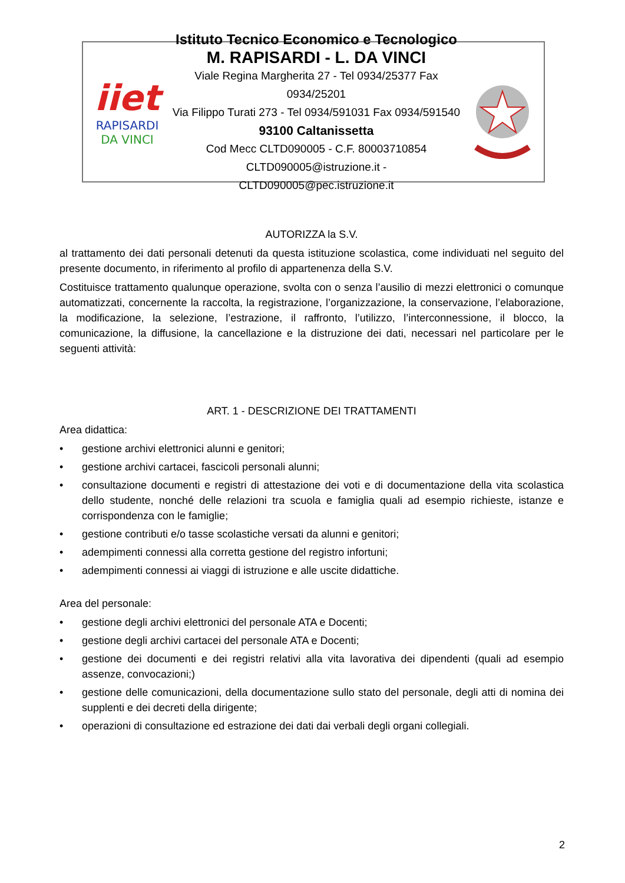iiet
RAPISARDI
DA VINCI
Istituto Tecnico Economico e Tecnologico
M. RAPISARDI - L. DA VINCI
Viale Regina Margherita 27 - Tel 0934/25377 Fax 0934/25201
Via Filippo Turati 273 - Tel 0934/591031 Fax 0934/591540
93100 Caltanissetta
Cod Mecc CLTD090005 - C.F. 80003710854
CLTD090005@istruzione.it - CLTD090005@pec.istruzione.it
AUTORIZZA la S.V.
al trattamento dei dati personali detenuti da questa istituzione scolastica, come individuati nel seguito del presente documento, in riferimento al profilo di appartenenza della S.V.
Costituisce trattamento qualunque operazione, svolta con o senza l’ausilio di mezzi elettronici o comunque automatizzati, concernente la raccolta, la registrazione, l’organizzazione, la conservazione, l’elaborazione, la modificazione, la selezione, l’estrazione, il raffronto, l’utilizzo, l’interconnessione, il blocco, la comunicazione, la diffusione, la cancellazione e la distruzione dei dati, necessari nel particolare per le seguenti attività:
ART. 1 - DESCRIZIONE DEI TRATTAMENTI
Area didattica:
• gestione archivi elettronici alunni e genitori;
• gestione archivi cartacei, fascicoli personali alunni;
• consultazione documenti e registri di attestazione dei voti e di documentazione della vita scolastica dello studente, nonché delle relazioni tra scuola e famiglia quali ad esempio richieste, istanze e corrispondenza con le famiglie;
• gestione contributi e/o tasse scolastiche versati da alunni e genitori;
• adempimenti connessi alla corretta gestione del registro infortuni;
• adempimenti connessi ai viaggi di istruzione e alle uscite didattiche.
Area del personale:
• gestione degli archivi elettronici del personale ATA e Docenti;
• gestione degli archivi cartacei del personale ATA e Docenti;
• gestione dei documenti e dei registri relativi alla vita lavorativa dei dipendenti (quali ad esempio assenze, convocazioni;)
• gestione delle comunicazioni, della documentazione sullo stato del personale, degli atti di nomina dei supplenti e dei decreti della dirigente;
• operazioni di consultazione ed estrazione dei dati dai verbali degli organi collegiali.
2